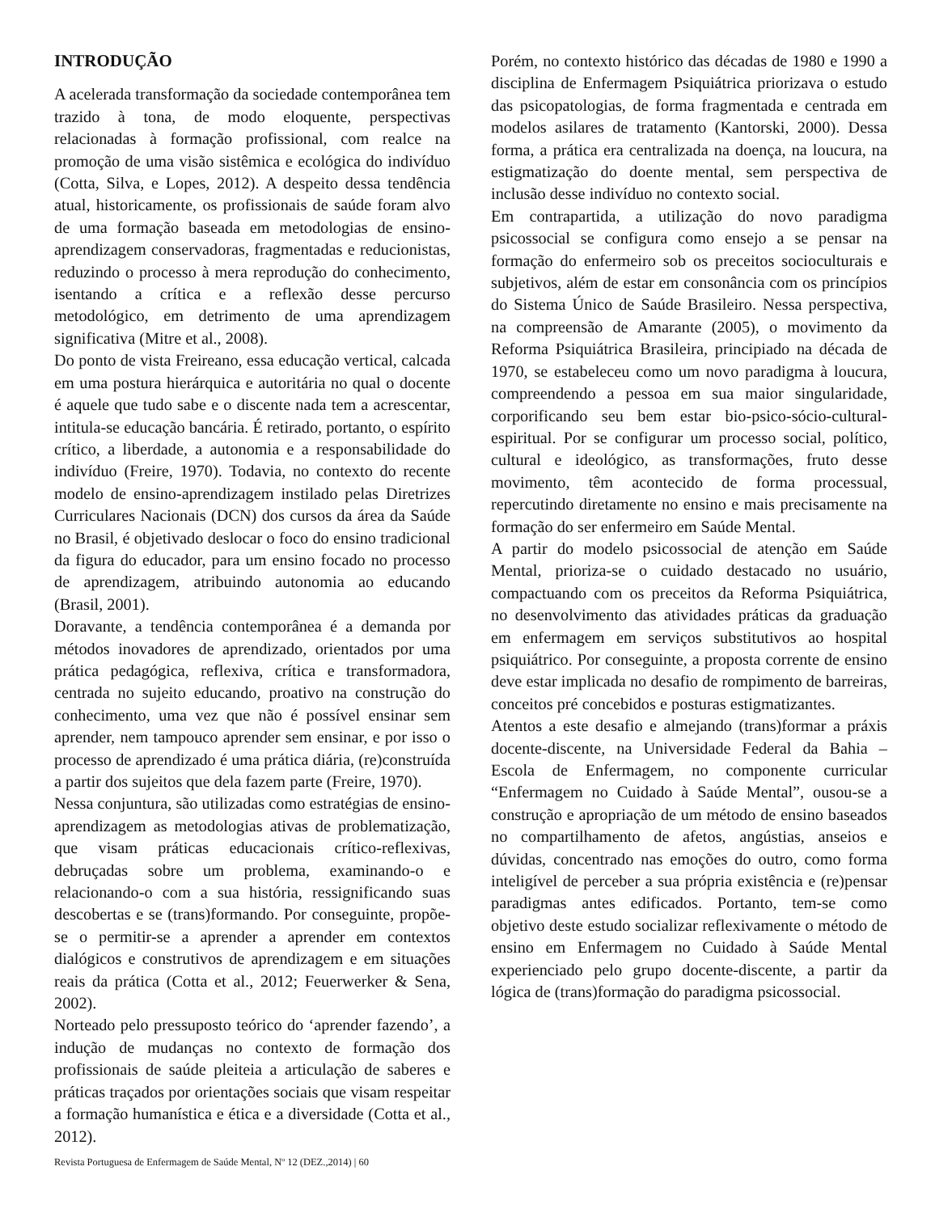INTRODUÇÃO
A acelerada transformação da sociedade contemporânea tem trazido à tona, de modo eloquente, perspectivas relacionadas à formação profissional, com realce na promoção de uma visão sistêmica e ecológica do indivíduo (Cotta, Silva, e Lopes, 2012). A despeito dessa tendência atual, historicamente, os profissionais de saúde foram alvo de uma formação baseada em metodologias de ensino-aprendizagem conservadoras, fragmentadas e reducionistas, reduzindo o processo à mera reprodução do conhecimento, isentando a crítica e a reflexão desse percurso metodológico, em detrimento de uma aprendizagem significativa (Mitre et al., 2008).
Do ponto de vista Freireano, essa educação vertical, calcada em uma postura hierárquica e autoritária no qual o docente é aquele que tudo sabe e o discente nada tem a acrescentar, intitula-se educação bancária. É retirado, portanto, o espírito crítico, a liberdade, a autonomia e a responsabilidade do indivíduo (Freire, 1970). Todavia, no contexto do recente modelo de ensino-aprendizagem instilado pelas Diretrizes Curriculares Nacionais (DCN) dos cursos da área da Saúde no Brasil, é objetivado deslocar o foco do ensino tradicional da figura do educador, para um ensino focado no processo de aprendizagem, atribuindo autonomia ao educando (Brasil, 2001).
Doravante, a tendência contemporânea é a demanda por métodos inovadores de aprendizado, orientados por uma prática pedagógica, reflexiva, crítica e transformadora, centrada no sujeito educando, proativo na construção do conhecimento, uma vez que não é possível ensinar sem aprender, nem tampouco aprender sem ensinar, e por isso o processo de aprendizado é uma prática diária, (re)construída a partir dos sujeitos que dela fazem parte (Freire, 1970).
Nessa conjuntura, são utilizadas como estratégias de ensino-aprendizagem as metodologias ativas de problematização, que visam práticas educacionais crítico-reflexivas, debruçadas sobre um problema, examinando-o e relacionando-o com a sua história, ressignificando suas descobertas e se (trans)formando. Por conseguinte, propõe-se o permitir-se a aprender a aprender em contextos dialógicos e construtivos de aprendizagem e em situações reais da prática (Cotta et al., 2012; Feuerwerker & Sena, 2002).
Norteado pelo pressuposto teórico do ‘aprender fazendo’, a indução de mudanças no contexto de formação dos profissionais de saúde pleiteia a articulação de saberes e práticas traçados por orientações sociais que visam respeitar a formação humanística e ética e a diversidade (Cotta et al., 2012).
Porém, no contexto histórico das décadas de 1980 e 1990 a disciplina de Enfermagem Psiquiátrica priorizava o estudo das psicopatologias, de forma fragmentada e centrada em modelos asilares de tratamento (Kantorski, 2000). Dessa forma, a prática era centralizada na doença, na loucura, na estigmatização do doente mental, sem perspectiva de inclusão desse indivíduo no contexto social.
Em contrapartida, a utilização do novo paradigma psicossocial se configura como ensejo a se pensar na formação do enfermeiro sob os preceitos socioculturais e subjetivos, além de estar em consonância com os princípios do Sistema Único de Saúde Brasileiro. Nessa perspectiva, na compreensão de Amarante (2005), o movimento da Reforma Psiquiátrica Brasileira, principiado na década de 1970, se estabeleceu como um novo paradigma à loucura, compreendendo a pessoa em sua maior singularidade, corporificando seu bem estar bio-psico-sócio-cultural-espiritual. Por se configurar um processo social, político, cultural e ideológico, as transformações, fruto desse movimento, têm acontecido de forma processual, repercutindo diretamente no ensino e mais precisamente na formação do ser enfermeiro em Saúde Mental.
A partir do modelo psicossocial de atenção em Saúde Mental, prioriza-se o cuidado destacado no usuário, compactuando com os preceitos da Reforma Psiquiátrica, no desenvolvimento das atividades práticas da graduação em enfermagem em serviços substitutivos ao hospital psiquiátrico. Por conseguinte, a proposta corrente de ensino deve estar implicada no desafio de rompimento de barreiras, conceitos pré concebidos e posturas estigmatizantes.
Atentos a este desafio e almejando (trans)formar a práxis docente-discente, na Universidade Federal da Bahia – Escola de Enfermagem, no componente curricular “Enfermagem no Cuidado à Saúde Mental”, ousou-se a construção e apropriação de um método de ensino baseados no compartilhamento de afetos, angústias, anseios e dúvidas, concentrado nas emoções do outro, como forma inteligível de perceber a sua própria existência e (re)pensar paradigmas antes edificados. Portanto, tem-se como objetivo deste estudo socializar reflexivamente o método de ensino em Enfermagem no Cuidado à Saúde Mental experienciado pelo grupo docente-discente, a partir da lógica de (trans)formação do paradigma psicossocial.
Revista Portuguesa de Enfermagem de Saúde Mental, Nº 12 (DEZ.,2014) | 60